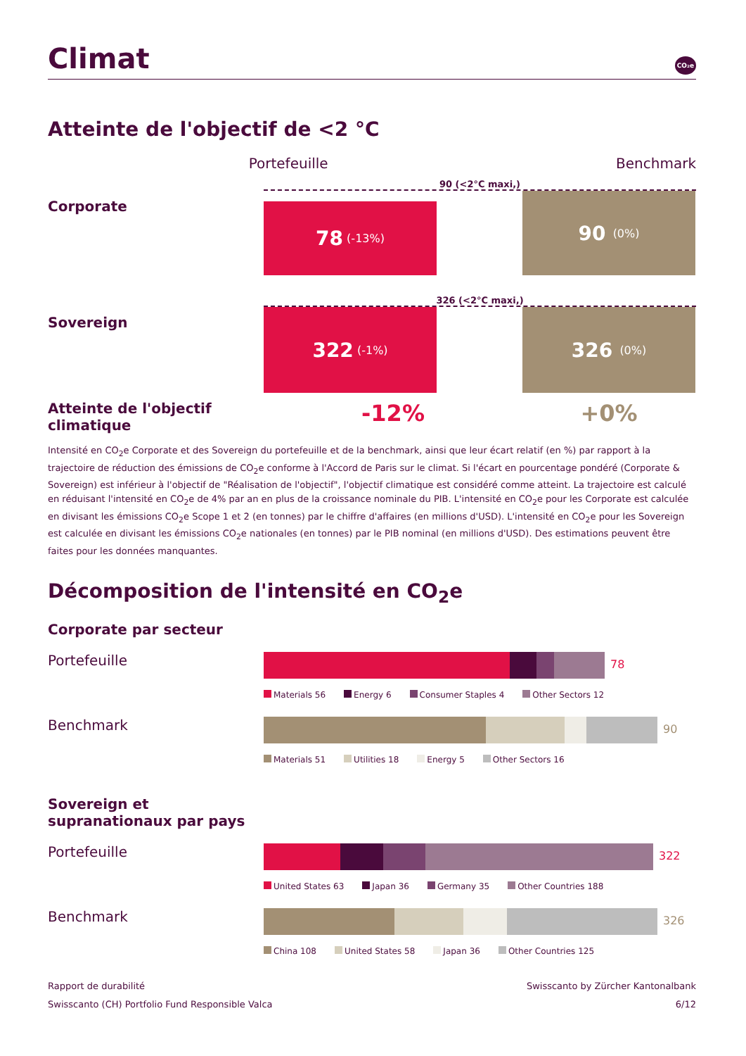Climat CO₂e
Atteinte de l'objectif de <2 °C
Portefeuille Benchmark
90 (<2°C maxi,)
Corporate
78 (-13%)
90 (0%)
326 (<2°C maxi,)
Sovereign
322 (-1%)
326 (0%)
Atteinte de l'objectif climatique
-12% +0%
Intensité en CO<sub>2</sub>e Corporate et des Sovereign du portefeuille et de la benchmark, ainsi que leur écart relatif (en %) par rapport à la trajectoire de réduction des émissions de CO<sub>2</sub>e conforme à l'Accord de Paris sur le climat. Si l'écart en pourcentage pondéré (Corporate & Sovereign) est inférieur à l'objectif de "Réalisation de l'objectif", l'objectif climatique est considéré comme atteint. La trajectoire est calculé en réduisant l'intensité en CO<sub>2</sub>e de 4% par an en plus de la croissance nominale du PIB. L'intensité en CO<sub>2</sub>e pour les Corporate est calculée en divisant les émissions CO<sub>2</sub>e Scope 1 et 2 (en tonnes) par le chiffre d'affaires (en millions d'USD). L'intensité en CO<sub>2</sub>e pour les Sovereign est calculée en divisant les émissions CO<sub>2</sub>e nationales (en tonnes) par le PIB nominal (en millions d'USD). Des estimations peuvent être faites pour les données manquantes.
Décomposition de l'intensité en CO<sub>2</sub>e
Corporate par secteur
Portefeuille
78
Materials 56 Energy 6 Consumer Staples 4 Other Sectors 12
Benchmark
90
Materials 51 Utilities 18 Energy 5 Other Sectors 16
Sovereign et supranationaux par pays
Portefeuille
322
United States 63 Japan 36 Germany 35 Other Countries 188
Benchmark
326
China 108 United States 58 Japan 36 Other Countries 125
Rapport de durabilité
Swisscanto (CH) Portfolio Fund Responsible Valca
Swisscanto by Zürcher Kantonalbank
6/12